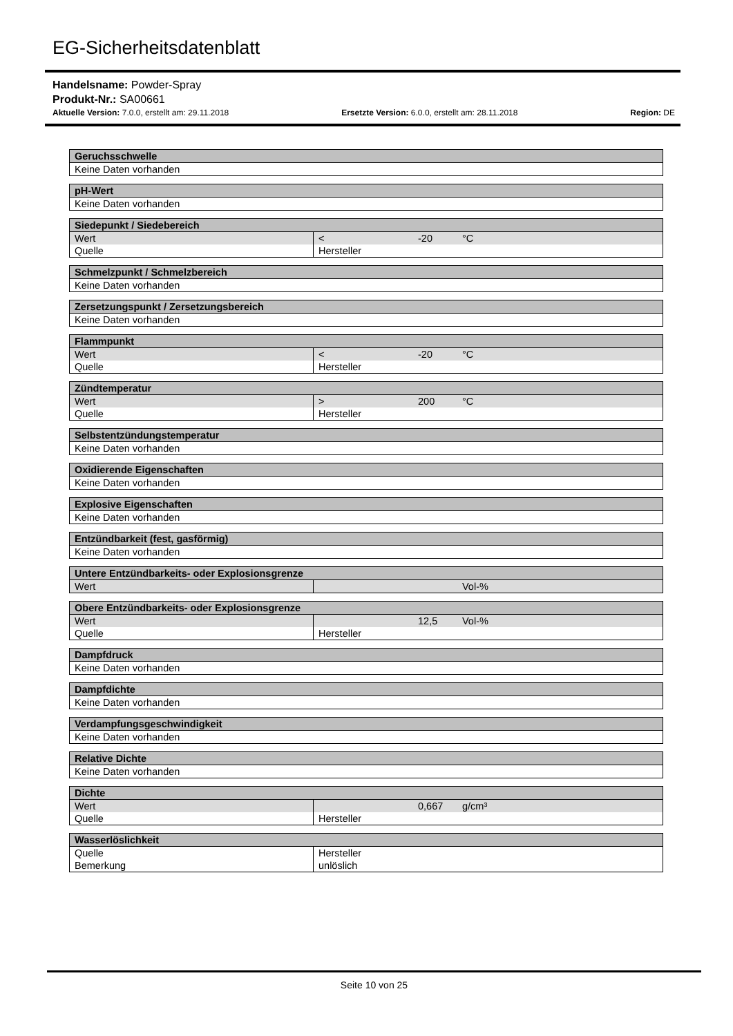EG-Sicherheitsdatenblatt
Handelsname: Powder-Spray
Produkt-Nr.: SA00661
Aktuelle Version: 7.0.0, erstellt am: 29.11.2018 Ersetzte Version: 6.0.0, erstellt am: 28.11.2018 Region: DE
| Geruchsschwelle |
| --- |
| Keine Daten vorhanden |
| pH-Wert |
| --- |
| Keine Daten vorhanden |
| Siedepunkt / Siedebereich | | | |
| --- | --- | --- | --- |
| Wert | < | -20 | °C |
| Quelle | Hersteller | | |
| Schmelzpunkt / Schmelzbereich |
| --- |
| Keine Daten vorhanden |
| Zersetzungspunkt / Zersetzungsbereich |
| --- |
| Keine Daten vorhanden |
| Flammpunkt | | | |
| --- | --- | --- | --- |
| Wert | < | -20 | °C |
| Quelle | Hersteller | | |
| Zündtemperatur | | | |
| --- | --- | --- | --- |
| Wert | > | 200 | °C |
| Quelle | Hersteller | | |
| Selbstentzündungstemperatur |
| --- |
| Keine Daten vorhanden |
| Oxidierende Eigenschaften |
| --- |
| Keine Daten vorhanden |
| Explosive Eigenschaften |
| --- |
| Keine Daten vorhanden |
| Entzündbarkeit (fest, gasförmig) |
| --- |
| Keine Daten vorhanden |
| Untere Entzündbarkeits- oder Explosionsgrenze | | | |
| --- | --- | --- | --- |
| Wert | | | Vol-% |
| Obere Entzündbarkeits- oder Explosionsgrenze | | | |
| --- | --- | --- | --- |
| Wert | | 12,5 | Vol-% |
| Quelle | Hersteller | | |
| Dampfdruck |
| --- |
| Keine Daten vorhanden |
| Dampfdichte |
| --- |
| Keine Daten vorhanden |
| Verdampfungsgeschwindigkeit |
| --- |
| Keine Daten vorhanden |
| Relative Dichte |
| --- |
| Keine Daten vorhanden |
| Dichte | | | |
| --- | --- | --- | --- |
| Wert | | 0,667 | g/cm³ |
| Quelle | Hersteller | | |
| Wasserlöslichkeit | |
| --- | --- |
| Quelle | Hersteller |
| Bemerkung | unlöslich |
Seite 10 von 25